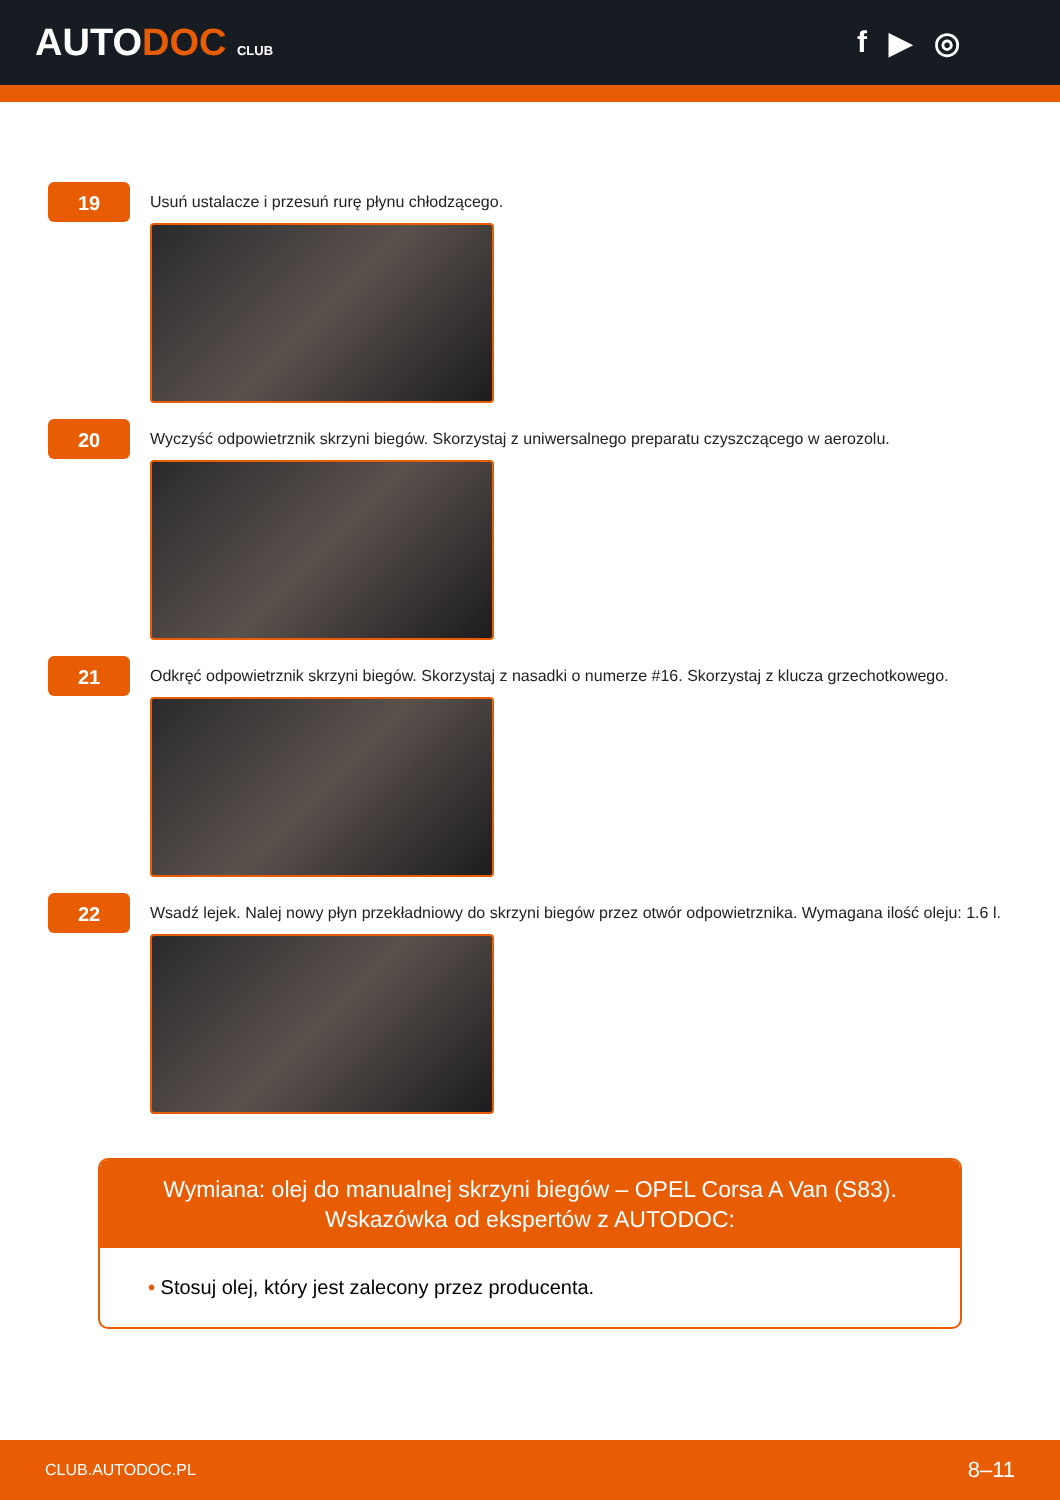AUTODOC CLUB
f ▶ ◎
19
Usuń ustalacze i przesuń rurę płynu chłodzącego.
20
Wyczyść odpowietrznik skrzyni biegów. Skorzystaj z uniwersalnego preparatu czyszczącego w aerozolu.
21
Odkręć odpowietrznik skrzyni biegów. Skorzystaj z nasadki o numerze #16. Skorzystaj z klucza grzechotkowego.
22
Wsadź lejek. Nalej nowy płyn przekładniowy do skrzyni biegów przez otwór odpowietrznika. Wymagana ilość oleju: 1.6 l.
Wymiana: olej do manualnej skrzyni biegów – OPEL Corsa A Van (S83).
Wskazówka od ekspertów z AUTODOC:
• Stosuj olej, który jest zalecony przez producenta.
CLUB.AUTODOC.PL 8–11